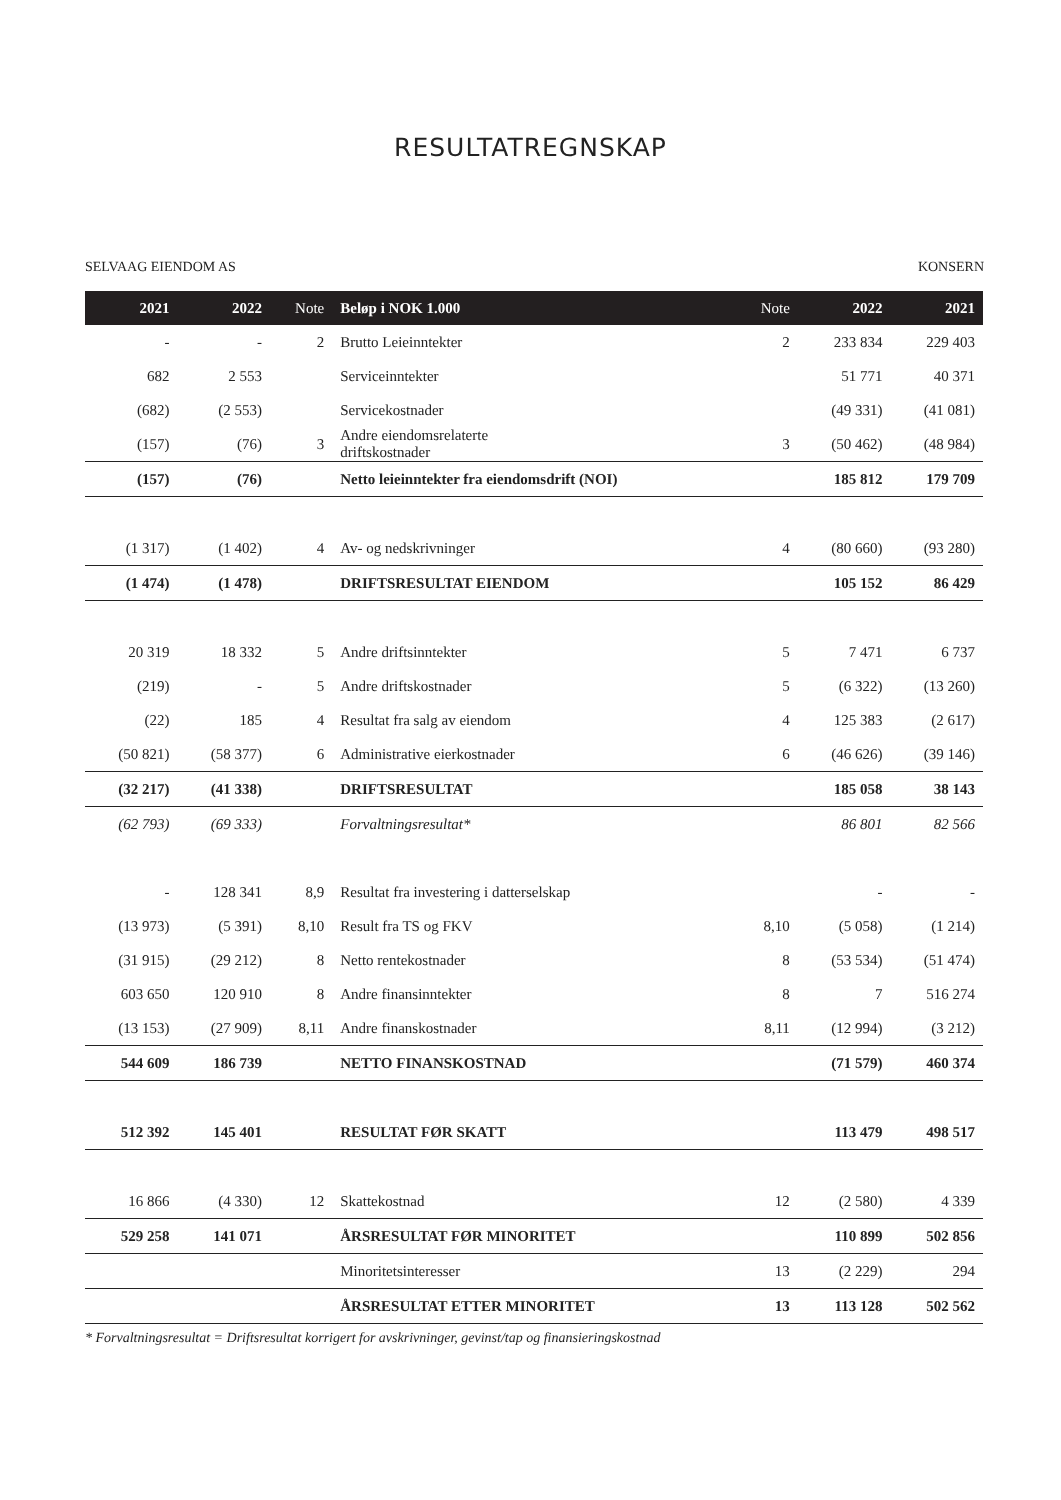RESULTATREGNSKAP
SELVAAG EIENDOM AS KONSERN
| 2021 | 2022 | Note | Beløp i NOK 1.000 | Note | 2022 | 2021 |
| --- | --- | --- | --- | --- | --- | --- |
| - | - | 2 | Brutto Leieinntekter | 2 | 233 834 | 229 403 |
| 682 | 2 553 | | Serviceinntekter | | 51 771 | 40 371 |
| (682) | (2 553) | | Servicekostnader | | (49 331) | (41 081) |
| (157) | (76) | 3 | Andre eiendomsrelaterte driftskostnader | 3 | (50 462) | (48 984) |
| (157) | (76) | | Netto leieinntekter fra eiendomsdrift (NOI) | | 185 812 | 179 709 |
| (1 317) | (1 402) | 4 | Av- og nedskrivninger | 4 | (80 660) | (93 280) |
| (1 474) | (1 478) | | DRIFTSRESULTAT EIENDOM | | 105 152 | 86 429 |
| 20 319 | 18 332 | 5 | Andre driftsinntekter | 5 | 7 471 | 6 737 |
| (219) | - | 5 | Andre driftskostnader | 5 | (6 322) | (13 260) |
| (22) | 185 | 4 | Resultat fra salg av eiendom | 4 | 125 383 | (2 617) |
| (50 821) | (58 377) | 6 | Administrative eierkostnader | 6 | (46 626) | (39 146) |
| (32 217) | (41 338) | | DRIFTSRESULTAT | | 185 058 | 38 143 |
| (62 793) | (69 333) | | Forvaltningsresultat* | | 86 801 | 82 566 |
| - | 128 341 | 8,9 | Resultat fra investering i datterselskap | | - | - |
| (13 973) | (5 391) | 8,10 | Result fra TS og FKV | 8,10 | (5 058) | (1 214) |
| (31 915) | (29 212) | 8 | Netto rentekostnader | 8 | (53 534) | (51 474) |
| 603 650 | 120 910 | 8 | Andre finansinntekter | 8 | 7 | 516 274 |
| (13 153) | (27 909) | 8,11 | Andre finanskostnader | 8,11 | (12 994) | (3 212) |
| 544 609 | 186 739 | | NETTO FINANSKOSTNAD | | (71 579) | 460 374 |
| 512 392 | 145 401 | | RESULTAT FØR SKATT | | 113 479 | 498 517 |
| 16 866 | (4 330) | 12 | Skattekostnad | 12 | (2 580) | 4 339 |
| 529 258 | 141 071 | | ÅRSRESULTAT FØR MINORITET | | 110 899 | 502 856 |
| | | | Minoritetsinteresser | 13 | (2 229) | 294 |
| | | | ÅRSRESULTAT ETTER MINORITET | 13 | 113 128 | 502 562 |
* Forvaltningsresultat = Driftsresultat korrigert for avskrivninger, gevinst/tap og finansieringskostnad